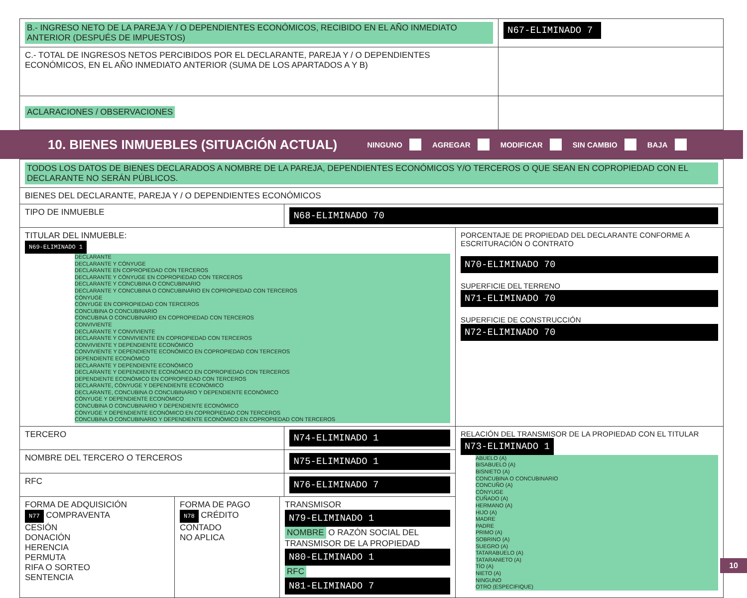| B.- INGRESO NETO DE LA PAREJA Y / O DEPENDIENTES ECONÓMICOS, RECIBIDO EN EL AÑO INMEDIATO ANTERIOR (DESPUÉS DE IMPUESTOS) | N67-ELIMINADO 7 |
| C.- TOTAL DE INGRESOS NETOS PERCIBIDOS POR EL DECLARANTE, PAREJA Y / O DEPENDIENTES ECONÓMICOS, EN EL AÑO INMEDIATO ANTERIOR (SUMA DE LOS APARTADOS A Y B) | |
| ACLARACIONES / OBSERVACIONES | |
10. BIENES INMUEBLES (SITUACIÓN ACTUAL)
NINGUNO AGREGAR MODIFICAR SIN CAMBIO BAJA
| TODOS LOS DATOS DE BIENES DECLARADOS A NOMBRE DE LA PAREJA, DEPENDIENTES ECONÓMICOS Y/O TERCEROS O QUE SEAN EN COPROPIEDAD CON EL DECLARANTE NO SERÁN PÚBLICOS. | | |
| BIENES DEL DECLARANTE, PAREJA Y / O DEPENDIENTES ECONÓMICOS | | |
| TIPO DE INMUEBLE | N68-ELIMINADO 70 | |
| TITULAR DEL INMUEBLE: N69-ELIMINADO 1 DECLARANTE DECLARANTE Y CÓNYUGE DECLARANTE EN COPROPIEDAD CON TERCEROS DECLARANTE Y CÓNYUGE EN COPROPIEDAD CON TERCEROS DECLARANTE Y CONCUBINA O CONCUBINARIO DECLARANTE Y CONCUBINA O CONCUBINARIO EN COPROPIEDAD CON TERCEROS CÓNYUGE CÓNYUGE EN COPROPIEDAD CON TERCEROS CONCUBINA O CONCUBINARIO CONCUBINA O CONCUBINARIO EN COPROPIEDAD CON TERCEROS CONVIVIENTE DECLARANTE Y CONVIVIENTE DECLARANTE Y CONVIVIENTE EN COPROPIEDAD CON TERCEROS CONVIVIENTE Y DEPENDIENTE ECONÓMICO CONVIVIENTE Y DEPENDIENTE ECONÓMICO EN COPROPIEDAD CON TERCEROS DEPENDIENTE ECONÓMICO DECLARANTE Y DEPENDIENTE ECONÓMICO DECLARANTE Y DEPENDIENTE ECONÓMICO EN COPROPIEDAD CON TERCEROS DEPENDIENTE ECONÓMICO EN COPROPIEDAD CON TERCEROS DECLARANTE, CÓNYUGE Y DEPENDIENTE ECONÓMICO DECLARANTE, CONCUBINA O CONCUBINARIO Y DEPENDIENTE ECONÓMICO CÓNYUGE Y DEPENDIENTE ECONÓMICO CONCUBINA O CONCUBINARIO Y DEPENDIENTE ECONÓMICO CÓNYUGE Y DEPENDIENTE ECONÓMICO EN COPROPIEDAD CON TERCEROS CONCUBINA O CONCUBINARIO Y DEPENDIENTE ECONÓMICO EN COPROPIEDAD CON TERCEROS | | PORCENTAJE DE PROPIEDAD DEL DECLARANTE CONFORME A ESCRITURACIÓN O CONTRATO N70-ELIMINADO 70 SUPERFICIE DEL TERRENO N71-ELIMINADO 70 SUPERFICIE DE CONSTRUCCIÓN N72-ELIMINADO 70 |
| TERCERO | N74-ELIMINADO 1 | RELACIÓN DEL TRANSMISOR DE LA PROPIEDAD CON EL TITULAR N73-ELIMINADO 1 ABUELO (A) BISABUELO (A) BISNIETO (A) CONCUBINA O CONCUBINARIO CONCUÑO (A) CÓNYUGE CUÑADO (A) HERMANO (A) HIJO (A) MADRE PADRE PRIMO (A) SOBRINO (A) SUEGRO (A) TATARABUELO (A) TATARANIETO (A) TÍO (A) NIETO (A) NINGUNO OTRO (ESPECIFIQUE) |
| NOMBRE DEL TERCERO O TERCEROS | N75-ELIMINADO 1 | |
| RFC | N76-ELIMINADO 7 | |
| / FORMA DE ADQUISICIÓN N77 COMPRAVENTA CESIÓN DONACIÓN HERENCIA PERMUTA RIFA O SORTEO SENTENCIA / FORMA DE PAGO N78 CRÉDITO CONTADO NO APLICA / TRANSMISOR N79-ELIMINADO 1 NOMBRE O RAZÓN SOCIAL DEL TRANSMISOR DE LA PROPIEDAD N80-ELIMINADO 1 RFC N81-ELIMINADO 7 / | | |
10